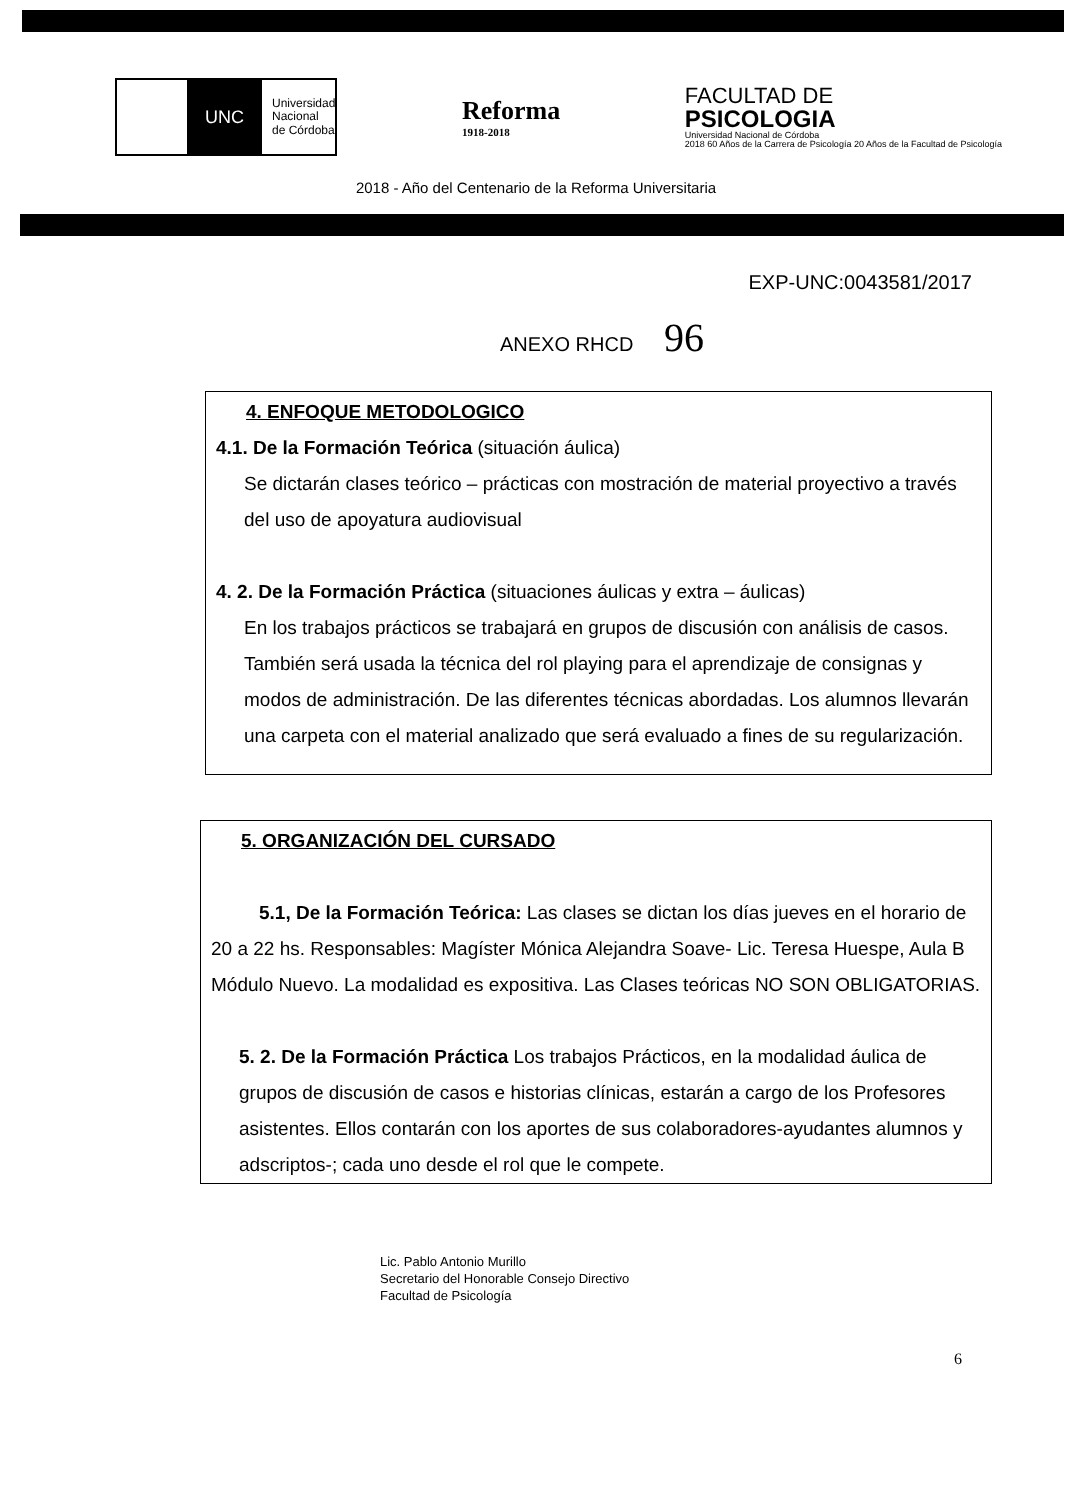UNC
Universidad
Nacional
de Córdoba
Reforma
1918-2018
FACULTAD DE
PSICOLOGIA
Universidad Nacional de Córdoba
2018 60 Años de la Carrera de Psicología 20 Años de la Facultad de Psicología
2018 - Año del Centenario de la Reforma Universitaria
EXP-UNC:0043581/2017
ANEXO RHCD 96
4. ENFOQUE METODOLOGICO
4.1. De la Formación Teórica (situación áulica)
Se dictarán clases teórico – prácticas con mostración de material proyectivo a través del uso de apoyatura audiovisual
4. 2. De la Formación Práctica (situaciones áulicas y extra – áulicas)
En los trabajos prácticos se trabajará en grupos de discusión con análisis de casos. También será usada la técnica del rol playing para el aprendizaje de consignas y modos de administración. De las diferentes técnicas abordadas. Los alumnos llevarán una carpeta con el material analizado que será evaluado a fines de su regularización.
5. ORGANIZACIÓN DEL CURSADO
5.1, De la Formación Teórica: Las clases se dictan los días jueves en el horario de 20 a 22 hs. Responsables: Magíster Mónica Alejandra Soave- Lic. Teresa Huespe, Aula B Módulo Nuevo. La modalidad es expositiva. Las Clases teóricas NO SON OBLIGATORIAS.
5. 2. De la Formación Práctica Los trabajos Prácticos, en la modalidad áulica de grupos de discusión de casos e historias clínicas, estarán a cargo de los Profesores asistentes. Ellos contarán con los aportes de sus colaboradores-ayudantes alumnos y adscriptos-; cada uno desde el rol que le compete.
6
Lic. Pablo Antonio Murillo
Secretario del Honorable Consejo Directivo
Facultad de Psicología